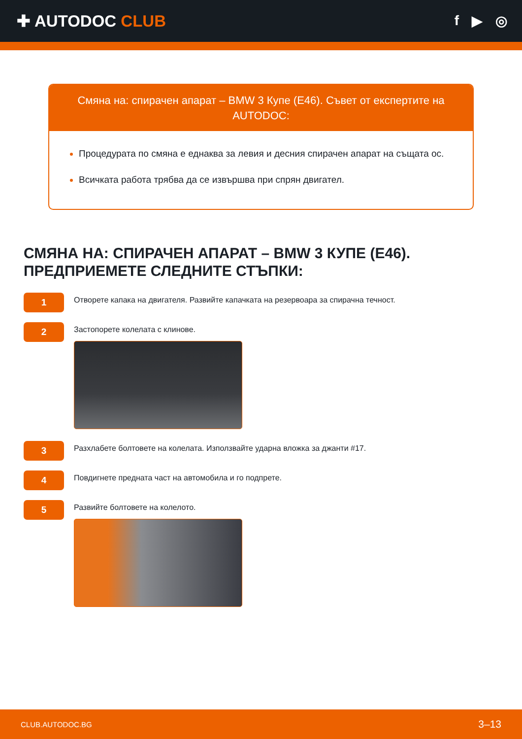✚ AUTODOC CLUB
f ▶ ◎
Смяна на: спирачен апарат – BMW 3 Купе (E46). Съвет от експертите на AUTODOC:
Процедурата по смяна е еднаква за левия и десния спирачен апарат на същата ос.
Всичката работа трябва да се извършва при спрян двигател.
СМЯНА НА: СПИРАЧЕН АПАРАТ – BMW 3 КУПЕ (E46). ПРЕДПРИЕМЕТЕ СЛЕДНИТЕ СТЪПКИ:
1
Отворете капака на двигателя. Развийте капачката на резервоара за спирачна течност.
2
Застопорете колелата с клинове.
3
Разхлабете болтовете на колелата. Използвайте ударна вложка за джанти #17.
4
Повдигнете предната част на автомобила и го подпрете.
5
Развийте болтовете на колелото.
CLUB.AUTODOC.BG 3–13